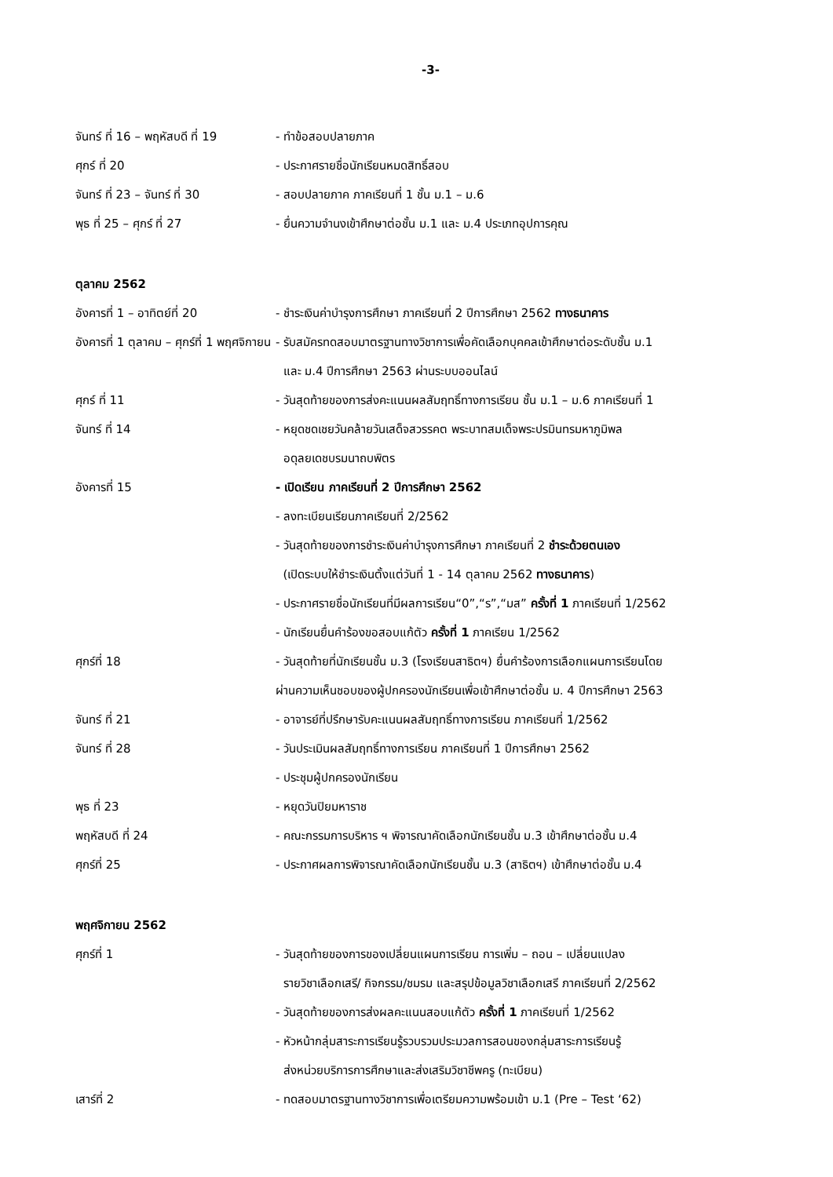-3-
| จันทร์ ที่ 16 – พฤหัสบดี ที่ 19 | - ทำข้อสอบปลายภาค |
| ศุกร์ ที่ 20 | - ประกาศรายชื่อนักเรียนหมดสิทธิ์สอบ |
| จันทร์ ที่ 23 – จันทร์ ที่ 30 | - สอบปลายภาค ภาคเรียนที่ 1 ชั้น ม.1 – ม.6 |
| พุธ ที่ 25 – ศุกร์ ที่ 27 | - ยื่นความจำนงเข้าศึกษาต่อชั้น ม.1 และ ม.4 ประเภทอุปการคุณ |
ตุลาคม 2562
| อังคารที่ 1 – อาทิตย์ที่ 20 | - ชำระเงินค่าบำรุงการศึกษา ภาคเรียนที่ 2 ปีการศึกษา 2562 ทางธนาคาร |
| อังคารที่ 1 ตุลาคม – ศุกร์ที่ 1 พฤศจิกายน | - รับสมัครทดสอบมาตรฐานทางวิชาการเพื่อคัดเลือกบุคคลเข้าศึกษาต่อระดับชั้น ม.1 และ ม.4 ปีการศึกษา 2563 ผ่านระบบออนไลน์ |
| ศุกร์ ที่ 11 | - วันสุดท้ายของการส่งคะแนนผลสัมฤทธิ์ทางการเรียน ชั้น ม.1 – ม.6 ภาคเรียนที่ 1 |
| จันทร์ ที่ 14 | - หยุดชดเชยวันคล้ายวันเสด็จสวรรคต พระบาทสมเด็จพระปรมินทรมหาภูมิพล อดุลยเดชบรมนาถบพิตร |
| อังคารที่ 15 | - เปิดเรียน ภาคเรียนที่ 2 ปีการศึกษา 2562 - ลงทะเบียนเรียนภาคเรียนที่ 2/2562 - วันสุดท้ายของการชำระเงินค่าบำรุงการศึกษา ภาคเรียนที่ 2 ชำระด้วยตนเอง (เปิดระบบให้ชำระเงินตั้งแต่วันที่ 1 - 14 ตุลาคม 2562 ทางธนาคาร ) - ประกาศรายชื่อนักเรียนที่มีผลการเรียน“0”,“ร”,“มส” ครั้งที่ 1 ภาคเรียนที่ 1/2562 - นักเรียนยื่นคำร้องขอสอบแก้ตัว ครั้งที่ 1 ภาคเรียน 1/2562 |
| ศุกร์ที่ 18 | - วันสุดท้ายที่นักเรียนชั้น ม.3 (โรงเรียนสาธิตฯ) ยื่นคำร้องการเลือกแผนการเรียนโดย ผ่านความเห็นชอบของผู้ปกครองนักเรียนเพื่อเข้าศึกษาต่อชั้น ม. 4 ปีการศึกษา 2563 |
| จันทร์ ที่ 21 | - อาจารย์ที่ปรึกษารับคะแนนผลสัมฤทธิ์ทางการเรียน ภาคเรียนที่ 1/2562 |
| จันทร์ ที่ 28 | - วันประเมินผลสัมฤทธิ์ทางการเรียน ภาคเรียนที่ 1 ปีการศึกษา 2562 - ประชุมผู้ปกครองนักเรียน |
| พุธ ที่ 23 | - หยุดวันปิยมหาราช |
| พฤหัสบดี ที่ 24 | - คณะกรรมการบริหาร ฯ พิจารณาคัดเลือกนักเรียนชั้น ม.3 เข้าศึกษาต่อชั้น ม.4 |
| ศุกร์ที่ 25 | - ประกาศผลการพิจารณาคัดเลือกนักเรียนชั้น ม.3 (สาธิตฯ) เข้าศึกษาต่อชั้น ม.4 |
พฤศจิกายน 2562
| ศุกร์ที่ 1 | - วันสุดท้ายของการของเปลี่ยนแผนการเรียน การเพิ่ม – ถอน – เปลี่ยนแปลง รายวิชาเลือกเสรี/ กิจกรรม/ชมรม และสรุปข้อมูลวิชาเลือกเสรี ภาคเรียนที่ 2/2562 - วันสุดท้ายของการส่งผลคะแนนสอบแก้ตัว ครั้งที่ 1 ภาคเรียนที่ 1/2562 - หัวหน้ากลุ่มสาระการเรียนรู้รวบรวมประมวลการสอนของกลุ่มสาระการเรียนรู้ ส่งหน่วยบริการการศึกษาและส่งเสริมวิชาชีพครู (ทะเบียน) |
| เสาร์ที่ 2 | - ทดสอบมาตรฐานทางวิชาการเพื่อเตรียมความพร้อมเข้า ม.1 (Pre – Test ‘62) |